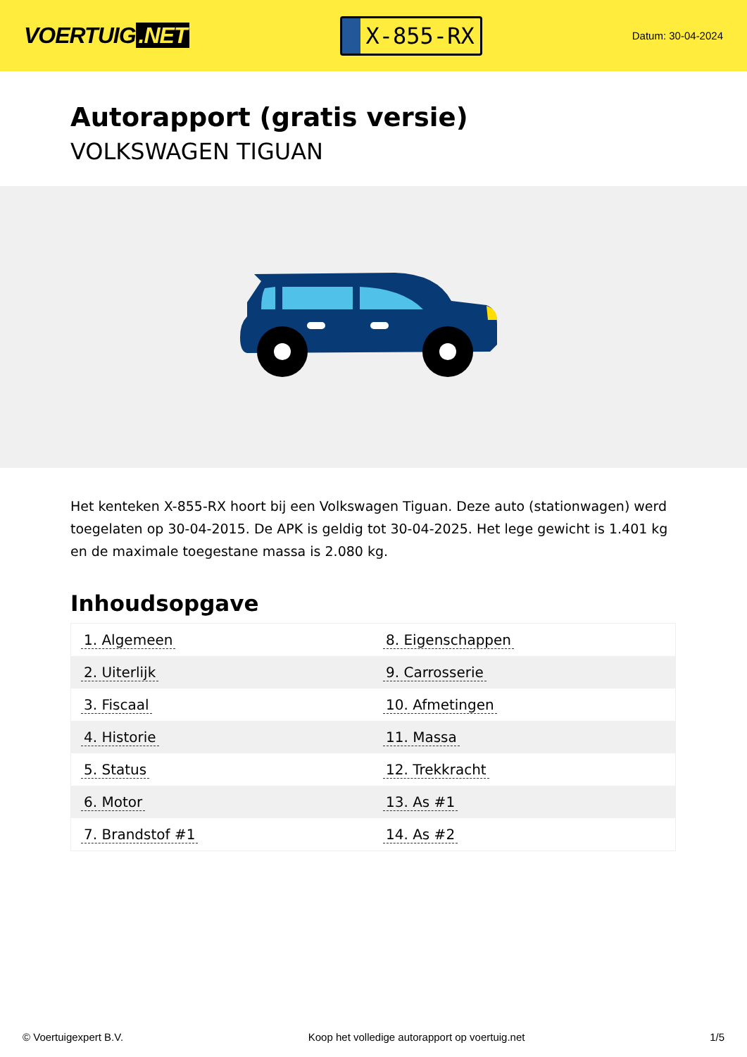VOERTUIG.NET
X-855-RX
Datum: 30-04-2024
Autorapport (gratis versie)
VOLKSWAGEN TIGUAN
Het kenteken X-855-RX hoort bij een Volkswagen Tiguan. Deze auto (stationwagen) werd toegelaten op 30-04-2015. De APK is geldig tot 30-04-2025. Het lege gewicht is 1.401 kg en de maximale toegestane massa is 2.080 kg.
Inhoudsopgave
| 1. Algemeen | 8. Eigenschappen |
| 2. Uiterlijk | 9. Carrosserie |
| 3. Fiscaal | 10. Afmetingen |
| 4. Historie | 11. Massa |
| 5. Status | 12. Trekkracht |
| 6. Motor | 13. As #1 |
| 7. Brandstof #1 | 14. As #2 |
© Voertuigexpert B.V. Koop het volledige autorapport op voertuig.net 1/5